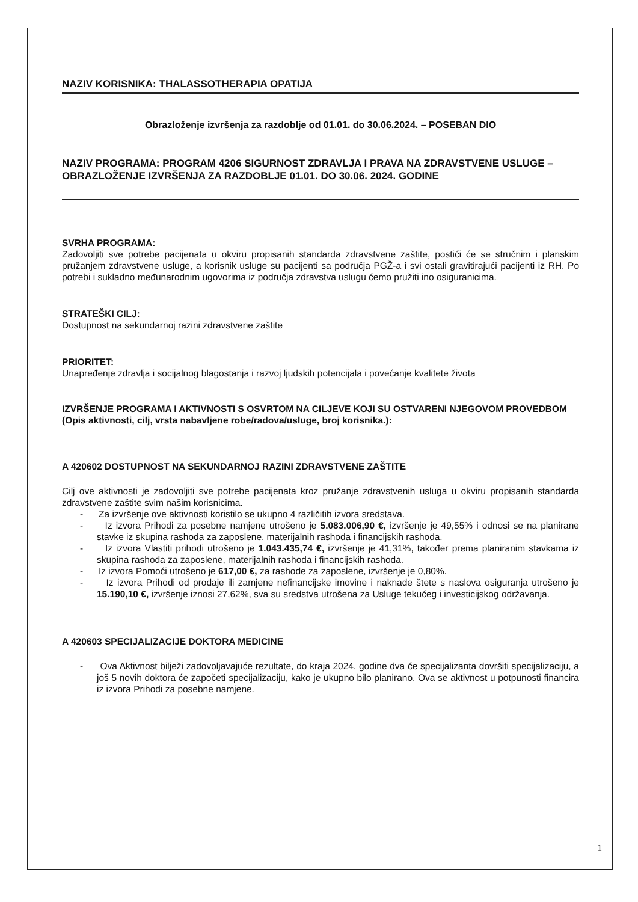NAZIV KORISNIKA: THALASSOTHERAPIA OPATIJA
Obrazloženje izvršenja za razdoblje od 01.01. do 30.06.2024. – POSEBAN DIO
NAZIV PROGRAMA: PROGRAM 4206 SIGURNOST ZDRAVLJA I PRAVA NA ZDRAVSTVENE USLUGE – OBRAZLOŽENJE IZVRŠENJA ZA RAZDOBLJE 01.01. DO 30.06. 2024. GODINE
SVRHA PROGRAMA:
Zadovoljiti sve potrebe pacijenata u okviru propisanih standarda zdravstvene zaštite, postići će se stručnim i planskim pružanjem zdravstvene usluge, a korisnik usluge su pacijenti sa područja PGŽ-a i svi ostali gravitirajući pacijenti iz RH. Po potrebi i sukladno međunarodnim ugovorima iz područja zdravstva uslugu ćemo pružiti ino osiguranicima.
STRATEŠKI CILJ:
Dostupnost na sekundarnoj razini zdravstvene zaštite
PRIORITET:
Unapređenje zdravlja i socijalnog blagostanja i razvoj ljudskih potencijala i povećanje kvalitete života
IZVRŠENJE PROGRAMA I AKTIVNOSTI S OSVRTOM NA CILJEVE KOJI SU OSTVARENI NJEGOVOM PROVEDBOM (Opis aktivnosti, cilj, vrsta nabavljene robe/radova/usluge, broj korisnika.):
A 420602 DOSTUPNOST NA SEKUNDARNOJ RAZINI ZDRAVSTVENE ZAŠTITE
Cilj ove aktivnosti je zadovoljiti sve potrebe pacijenata kroz pružanje zdravstvenih usluga u okviru propisanih standarda zdravstvene zaštite svim našim korisnicima.
- Za izvršenje ove aktivnosti koristilo se ukupno 4 različitih izvora sredstava.
- Iz izvora Prihodi za posebne namjene utrošeno je 5.083.006,90 €, izvršenje je 49,55% i odnosi se na planirane stavke iz skupina rashoda za zaposlene, materijalnih rashoda i financijskih rashoda.
- Iz izvora Vlastiti prihodi utrošeno je 1.043.435,74 €, izvršenje je 41,31%, također prema planiranim stavkama iz skupina rashoda za zaposlene, materijalnih rashoda i financijskih rashoda.
- Iz izvora Pomoći utrošeno je 617,00 €, za rashode za zaposlene, izvršenje je 0,80%.
- Iz izvora Prihodi od prodaje ili zamjene nefinancijske imovine i naknade štete s naslova osiguranja utrošeno je 15.190,10 €, izvršenje iznosi 27,62%, sva su sredstva utrošena za Usluge tekućeg i investicijskog održavanja.
A 420603 SPECIJALIZACIJE DOKTORA MEDICINE
- Ova Aktivnost bilježi zadovoljavajuće rezultate, do kraja 2024. godine dva će specijalizanta dovršiti specijalizaciju, a još 5 novih doktora će započeti specijalizaciju, kako je ukupno bilo planirano. Ova se aktivnost u potpunosti financira iz izvora Prihodi za posebne namjene.
1